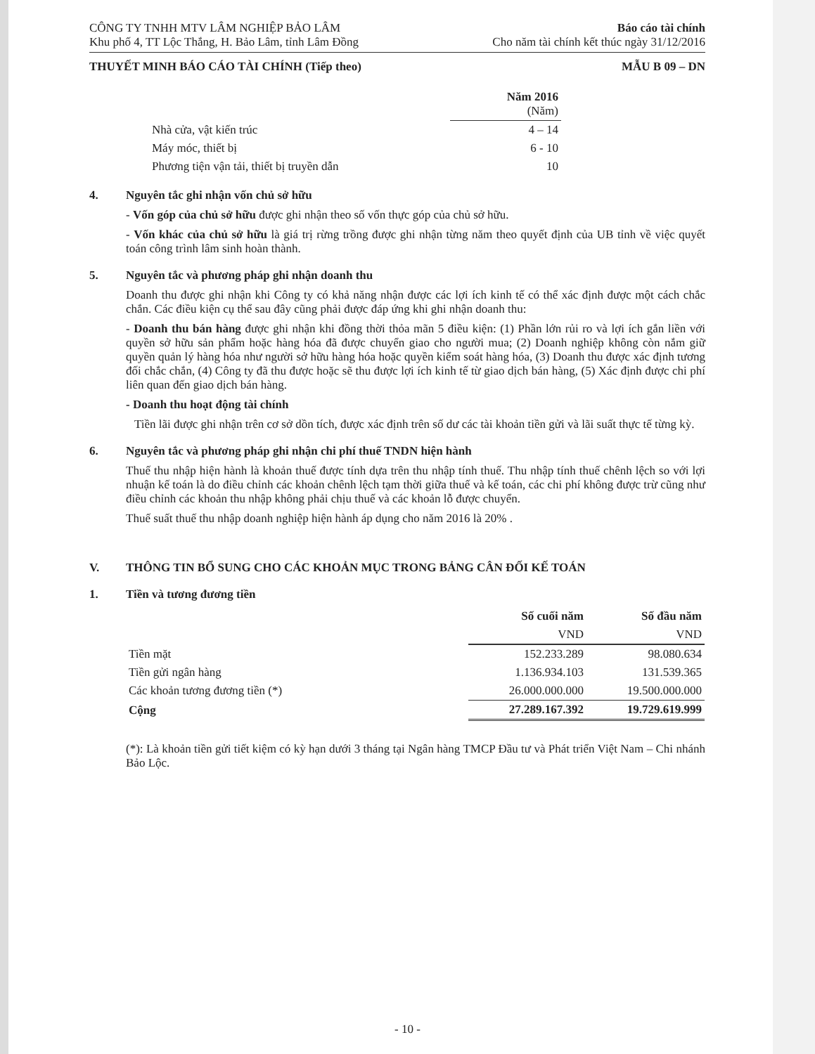CÔNG TY TNHH MTV LÂM NGHIỆP BẢO LÂM
Khu phố 4, TT Lộc Thắng, H. Bảo Lâm, tỉnh Lâm Đồng
Báo cáo tài chính
Cho năm tài chính kết thúc ngày 31/12/2016
THUYẾT MINH BÁO CÁO TÀI CHÍNH (Tiếp theo)
MẪU B 09 – DN
| | Năm 2016 (Năm) |
| Nhà cửa, vật kiến trúc | 4 – 14 |
| Máy móc, thiết bị | 6 - 10 |
| Phương tiện vận tải, thiết bị truyền dẫn | 10 |
4. Nguyên tắc ghi nhận vốn chủ sở hữu
- Vốn góp của chủ sở hữu được ghi nhận theo số vốn thực góp của chủ sở hữu.
- Vốn khác của chủ sở hữu là giá trị rừng trồng được ghi nhận từng năm theo quyết định của UB tỉnh về việc quyết toán công trình lâm sinh hoàn thành.
5. Nguyên tắc và phương pháp ghi nhận doanh thu
Doanh thu được ghi nhận khi Công ty có khả năng nhận được các lợi ích kinh tế có thể xác định được một cách chắc chắn. Các điều kiện cụ thể sau đây cũng phải được đáp ứng khi ghi nhận doanh thu:
- Doanh thu bán hàng được ghi nhận khi đồng thời thỏa mãn 5 điều kiện: (1) Phần lớn rủi ro và lợi ích gắn liền với quyền sở hữu sản phẩm hoặc hàng hóa đã được chuyển giao cho người mua; (2) Doanh nghiệp không còn nắm giữ quyền quản lý hàng hóa như người sở hữu hàng hóa hoặc quyền kiểm soát hàng hóa, (3) Doanh thu được xác định tương đối chắc chắn, (4) Công ty đã thu được hoặc sẽ thu được lợi ích kinh tế từ giao dịch bán hàng, (5) Xác định được chi phí liên quan đến giao dịch bán hàng.
- Doanh thu hoạt động tài chính
Tiền lãi được ghi nhận trên cơ sở dồn tích, được xác định trên số dư các tài khoản tiền gửi và lãi suất thực tế từng kỳ.
6. Nguyên tắc và phương pháp ghi nhận chi phí thuế TNDN hiện hành
Thuế thu nhập hiện hành là khoản thuế được tính dựa trên thu nhập tính thuế. Thu nhập tính thuế chênh lệch so với lợi nhuận kế toán là do điều chỉnh các khoản chênh lệch tạm thời giữa thuế và kế toán, các chi phí không được trừ cũng như điều chỉnh các khoản thu nhập không phải chịu thuế và các khoản lỗ được chuyển.
Thuế suất thuế thu nhập doanh nghiệp hiện hành áp dụng cho năm 2016 là 20% .
V. THÔNG TIN BỔ SUNG CHO CÁC KHOẢN MỤC TRONG BẢNG CÂN ĐỐI KẾ TOÁN
1. Tiền và tương đương tiền
| | Số cuối năm | Số đầu năm |
| | VND | VND |
| Tiền mặt | 152.233.289 | 98.080.634 |
| Tiền gửi ngân hàng | 1.136.934.103 | 131.539.365 |
| Các khoản tương đương tiền (*) | 26.000.000.000 | 19.500.000.000 |
| Cộng | 27.289.167.392 | 19.729.619.999 |
(*): Là khoản tiền gửi tiết kiệm có kỳ hạn dưới 3 tháng tại Ngân hàng TMCP Đầu tư và Phát triển Việt Nam – Chi nhánh Bảo Lộc.
- 10 -